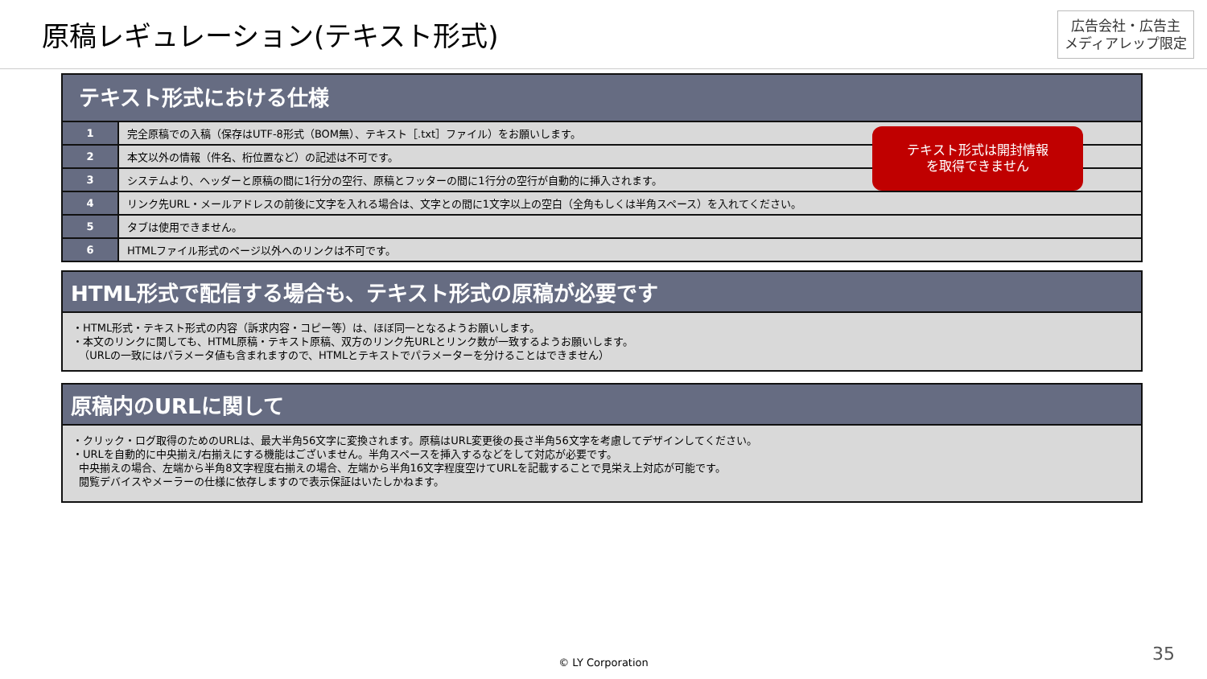原稿レギュレーション(テキスト形式)
広告会社・広告主
メディアレップ限定
テキスト形式における仕様
| 1 | 完全原稿での入稿（保存はUTF-8形式（BOM無）、テキスト［.txt］ファイル）をお願いします。 |
| 2 | 本文以外の情報（件名、桁位置など）の記述は不可です。 |
| 3 | システムより、ヘッダーと原稿の間に1行分の空行、原稿とフッターの間に1行分の空行が自動的に挿入されます。 |
| 4 | リンク先URL・メールアドレスの前後に文字を入れる場合は、文字との間に1文字以上の空白（全角もしくは半角スペース）を入れてください。 |
| 5 | タブは使用できません。 |
| 6 | HTMLファイル形式のページ以外へのリンクは不可です。 |
テキスト形式は開封情報
を取得できません
HTML形式で配信する場合も、テキスト形式の原稿が必要です
・HTML形式・テキスト形式の内容（訴求内容・コピー等）は、ほぼ同一となるようお願いします。
・本文のリンクに関しても、HTML原稿・テキスト原稿、双方のリンク先URLとリンク数が一致するようお願いします。
（URLの一致にはパラメータ値も含まれますので、HTMLとテキストでパラメーターを分けることはできません）
原稿内のURLに関して
・クリック・ログ取得のためのURLは、最大半角56文字に変換されます。原稿はURL変更後の長さ半角56文字を考慮してデザインしてください。
・URLを自動的に中央揃え/右揃えにする機能はございません。半角スペースを挿入するなどをして対応が必要です。
中央揃えの場合、左端から半角8文字程度右揃えの場合、左端から半角16文字程度空けてURLを記載することで見栄え上対応が可能です。
閲覧デバイスやメーラーの仕様に依存しますので表示保証はいたしかねます。
© LY Corporation 35